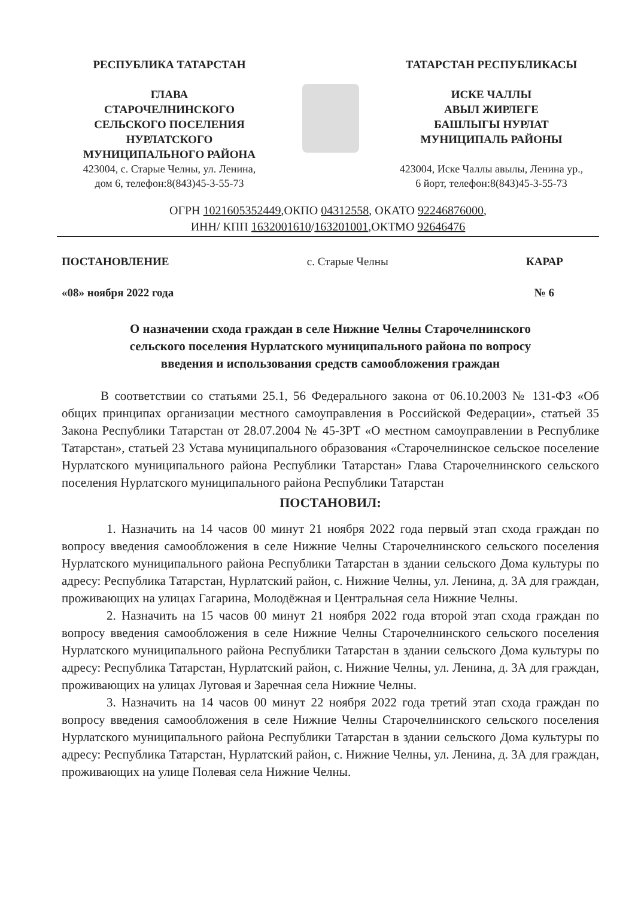РЕСПУБЛИКА ТАТАРСТАН
ГЛАВА
СТАРОЧЕЛНИНСКОГО
СЕЛЬСКОГО ПОСЕЛЕНИЯ
НУРЛАТСКОГО
МУНИЦИПАЛЬНОГО РАЙОНА
423004, с. Старые Челны, ул. Ленина,
дом 6, телефон:8(843)45-3-55-73
ТАТАРСТАН РЕСПУБЛИКАСЫ
ИСКЕ ЧАЛЛЫ
АВЫЛ ЖИРЛЕГЕ
БАШЛЫГЫ НУРЛАТ
МУНИЦИПАЛЬ РАЙОНЫ
423004, Иске Чаллы авылы, Ленина ур.,
6 йорт, телефон:8(843)45-3-55-73
ОГРН 1021605352449,ОКПО 04312558, ОКАТО 92246876000,
ИНН/ КПП 1632001610/163201001,ОКТМО 92646476
ПОСТАНОВЛЕНИЕ с. Старые Челны КАРАР
«08» ноября 2022 года № 6
О назначении схода граждан в селе Нижние Челны Старочелнинского
сельского поселения Нурлатского муниципального района по вопросу
введения и использования средств самообложения граждан
В соответствии со статьями 25.1, 56 Федерального закона от 06.10.2003 № 131-ФЗ «Об общих принципах организации местного самоуправления в Российской Федерации», статьей 35 Закона Республики Татарстан от 28.07.2004 № 45-ЗРТ «О местном самоуправлении в Республике Татарстан», статьей 23 Устава муниципального образования «Старочелнинское сельское поселение Нурлатского муниципального района Республики Татарстан» Глава Старочелнинского сельского поселения Нурлатского муниципального района Республики Татарстан
ПОСТАНОВИЛ:
1. Назначить на 14 часов 00 минут 21 ноября 2022 года первый этап схода граждан по вопросу введения самообложения в селе Нижние Челны Старочелнинского сельского поселения Нурлатского муниципального района Республики Татарстан в здании сельского Дома культуры по адресу: Республика Татарстан, Нурлатский район, с. Нижние Челны, ул. Ленина, д. 3А для граждан, проживающих на улицах Гагарина, Молодёжная и Центральная села Нижние Челны.
2. Назначить на 15 часов 00 минут 21 ноября 2022 года второй этап схода граждан по вопросу введения самообложения в селе Нижние Челны Старочелнинского сельского поселения Нурлатского муниципального района Республики Татарстан в здании сельского Дома культуры по адресу: Республика Татарстан, Нурлатский район, с. Нижние Челны, ул. Ленина, д. 3А для граждан, проживающих на улицах Луговая и Заречная села Нижние Челны.
3. Назначить на 14 часов 00 минут 22 ноября 2022 года третий этап схода граждан по вопросу введения самообложения в селе Нижние Челны Старочелнинского сельского поселения Нурлатского муниципального района Республики Татарстан в здании сельского Дома культуры по адресу: Республика Татарстан, Нурлатский район, с. Нижние Челны, ул. Ленина, д. 3А для граждан, проживающих на улице Полевая села Нижние Челны.